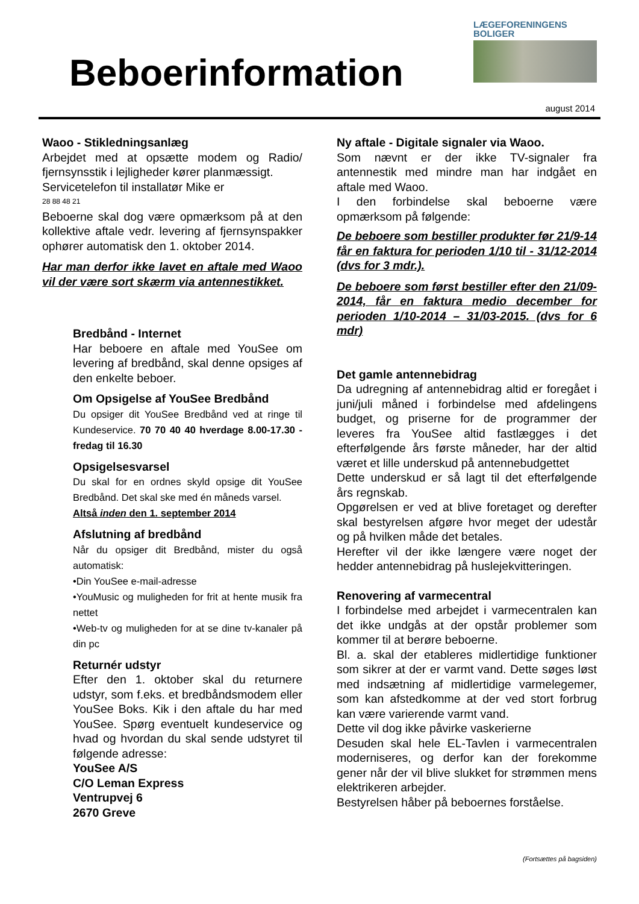Beboerinformation
LÆGEFORENINGENS
BOLIGER
august 2014
Waoo - Stikledningsanlæg
Arbejdet med at opsætte modem og Radio/ fjernsynsstik i lejligheder kører planmæssigt.
Servicetelefon til installatør Mike er
28 88 48 21
Beboerne skal dog være opmærksom på at den kollektive aftale vedr. levering af fjernsynspakker ophører automatisk den 1. oktober 2014.
Har man derfor ikke lavet en aftale med Waoo vil der være sort skærm via antennestikket.
Bredbånd - Internet
Har beboere en aftale med YouSee om levering af bredbånd, skal denne opsiges af den enkelte beboer.
Om Opsigelse af YouSee Bredbånd
Du opsiger dit YouSee Bredbånd ved at ringe til Kundeservice. 70 70 40 40 hverdage 8.00-17.30 - fredag til 16.30
Opsigelsesvarsel
Du skal for en ordnes skyld opsige dit YouSee Bredbånd. Det skal ske med én måneds varsel.
Altså inden den 1. september 2014
Afslutning af bredbånd
Når du opsiger dit Bredbånd, mister du også automatisk:
•Din YouSee e-mail-adresse
•YouMusic og muligheden for frit at hente musik fra nettet
•Web-tv og muligheden for at se dine tv-kanaler på din pc
Returnér udstyr
Efter den 1. oktober skal du returnere udstyr, som f.eks. et bredbåndsmodem eller YouSee Boks. Kik i den aftale du har med YouSee. Spørg eventuelt kundeservice og hvad og hvordan du skal sende udstyret til følgende adresse:
YouSee A/S
C/O Leman Express
Ventrupvej 6
2670 Greve
Ny aftale - Digitale signaler via Waoo.
Som nævnt er der ikke TV-signaler fra antennestik med mindre man har indgået en aftale med Waoo.
I den forbindelse skal beboerne være opmærksom på følgende:
De beboere som bestiller produkter før 21/9-14 får en faktura for perioden 1/10 til - 31/12-2014 (dvs for 3 mdr.).
De beboere som først bestiller efter den 21/09-2014, får en faktura medio december for perioden 1/10-2014 – 31/03-2015. (dvs for 6 mdr)
Det gamle antennebidrag
Da udregning af antennebidrag altid er foregået i juni/juli måned i forbindelse med afdelingens budget, og priserne for de programmer der leveres fra YouSee altid fastlægges i det efterfølgende års første måneder, har der altid været et lille underskud på antennebudgettet
Dette underskud er så lagt til det efterfølgende års regnskab.
Opgørelsen er ved at blive foretaget og derefter skal bestyrelsen afgøre hvor meget der udestår og på hvilken måde det betales.
Herefter vil der ikke længere være noget der hedder antennebidrag på huslejekvitteringen.
Renovering af varmecentral
I forbindelse med arbejdet i varmecentralen kan det ikke undgås at der opstår problemer som kommer til at berøre beboerne.
Bl. a. skal der etableres midlertidige funktioner som sikrer at der er varmt vand. Dette søges løst med indsætning af midlertidige varmelegemer, som kan afstedkomme at der ved stort forbrug kan være varierende varmt vand.
Dette vil dog ikke påvirke vaskerierne
Desuden skal hele EL-Tavlen i varmecentralen moderniseres, og derfor kan der forekomme gener når der vil blive slukket for strømmen mens elektrikeren arbejder.
Bestyrelsen håber på beboernes forståelse.
(Fortsættes på bagsiden)